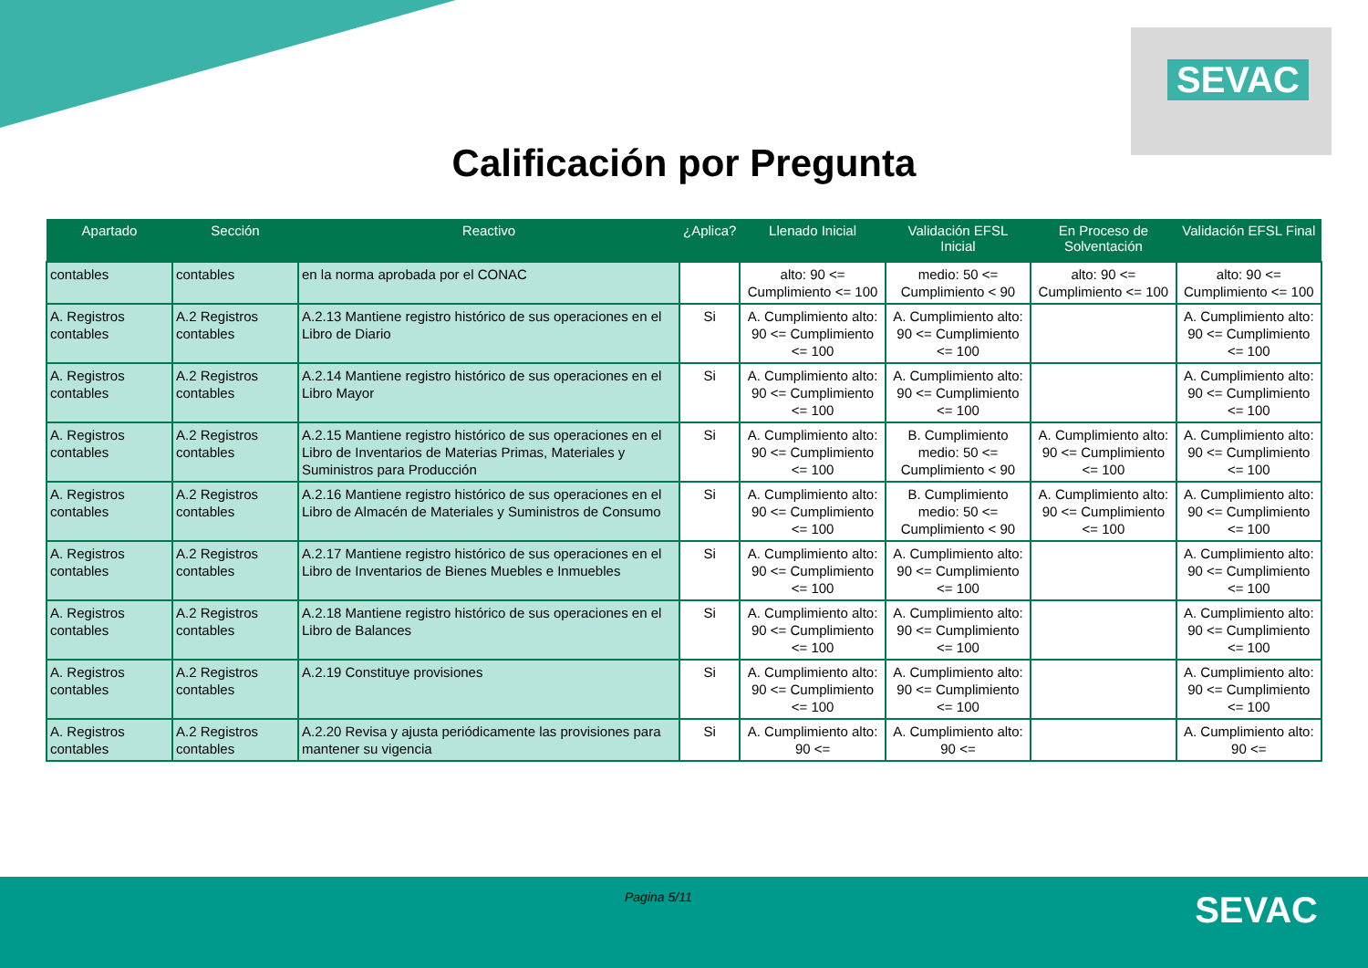SEVAC
Calificación por Pregunta
| Apartado | Sección | Reactivo | ¿Aplica? | Llenado Inicial | Validación EFSL Inicial | En Proceso de Solventación | Validación EFSL Final |
| --- | --- | --- | --- | --- | --- | --- | --- |
| contables | contables | en la norma aprobada por el CONAC | | alto: 90 <= Cumplimiento <= 100 | medio: 50 <= Cumplimiento < 90 | alto: 90 <= Cumplimiento <= 100 | alto: 90 <= Cumplimiento <= 100 |
| A. Registros contables | A.2 Registros contables | A.2.13 Mantiene registro histórico de sus operaciones en el Libro de Diario | Si | A. Cumplimiento alto: 90 <= Cumplimiento <= 100 | A. Cumplimiento alto: 90 <= Cumplimiento <= 100 | | A. Cumplimiento alto: 90 <= Cumplimiento <= 100 |
| A. Registros contables | A.2 Registros contables | A.2.14 Mantiene registro histórico de sus operaciones en el Libro Mayor | Si | A. Cumplimiento alto: 90 <= Cumplimiento <= 100 | A. Cumplimiento alto: 90 <= Cumplimiento <= 100 | | A. Cumplimiento alto: 90 <= Cumplimiento <= 100 |
| A. Registros contables | A.2 Registros contables | A.2.15 Mantiene registro histórico de sus operaciones en el Libro de Inventarios de Materias Primas, Materiales y Suministros para Producción | Si | A. Cumplimiento alto: 90 <= Cumplimiento <= 100 | B. Cumplimiento medio: 50 <= Cumplimiento < 90 | A. Cumplimiento alto: 90 <= Cumplimiento <= 100 | A. Cumplimiento alto: 90 <= Cumplimiento <= 100 |
| A. Registros contables | A.2 Registros contables | A.2.16 Mantiene registro histórico de sus operaciones en el Libro de Almacén de Materiales y Suministros de Consumo | Si | A. Cumplimiento alto: 90 <= Cumplimiento <= 100 | B. Cumplimiento medio: 50 <= Cumplimiento < 90 | A. Cumplimiento alto: 90 <= Cumplimiento <= 100 | A. Cumplimiento alto: 90 <= Cumplimiento <= 100 |
| A. Registros contables | A.2 Registros contables | A.2.17 Mantiene registro histórico de sus operaciones en el Libro de Inventarios de Bienes Muebles e Inmuebles | Si | A. Cumplimiento alto: 90 <= Cumplimiento <= 100 | A. Cumplimiento alto: 90 <= Cumplimiento <= 100 | | A. Cumplimiento alto: 90 <= Cumplimiento <= 100 |
| A. Registros contables | A.2 Registros contables | A.2.18 Mantiene registro histórico de sus operaciones en el Libro de Balances | Si | A. Cumplimiento alto: 90 <= Cumplimiento <= 100 | A. Cumplimiento alto: 90 <= Cumplimiento <= 100 | | A. Cumplimiento alto: 90 <= Cumplimiento <= 100 |
| A. Registros contables | A.2 Registros contables | A.2.19 Constituye provisiones | Si | A. Cumplimiento alto: 90 <= Cumplimiento <= 100 | A. Cumplimiento alto: 90 <= Cumplimiento <= 100 | | A. Cumplimiento alto: 90 <= Cumplimiento <= 100 |
| A. Registros contables | A.2 Registros contables | A.2.20 Revisa y ajusta periódicamente las provisiones para mantener su vigencia | Si | A. Cumplimiento alto: 90 <= | A. Cumplimiento alto: 90 <= | | A. Cumplimiento alto: 90 <= |
Pagina 5/11 SEVAC